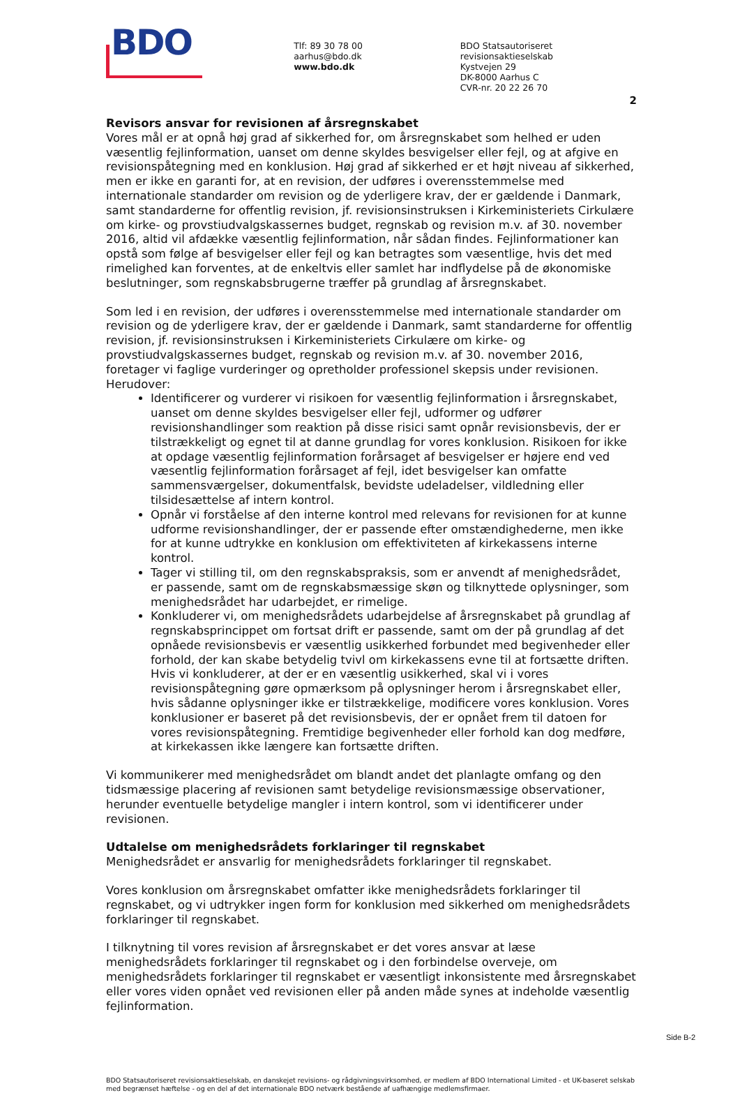BDO
Tlf: 89 30 78 00
aarhus@bdo.dk
www.bdo.dk
BDO Statsautoriseret revisionsaktieselskab
Kystvejen 29
DK-8000 Aarhus C
CVR-nr. 20 22 26 70
2
Revisors ansvar for revisionen af årsregnskabet
Vores mål er at opnå høj grad af sikkerhed for, om årsregnskabet som helhed er uden væsentlig fejlinformation, uanset om denne skyldes besvigelser eller fejl, og at afgive en revisionspåtegning med en konklusion. Høj grad af sikkerhed er et højt niveau af sikkerhed, men er ikke en garanti for, at en revision, der udføres i overensstemmelse med internationale standarder om revision og de yderligere krav, der er gældende i Danmark, samt standarderne for offentlig revision, jf. revisionsinstruksen i Kirkeministeriets Cirkulære om kirke- og provstiudvalgskassernes budget, regnskab og revision m.v. af 30. november 2016, altid vil afdække væsentlig fejlinformation, når sådan findes. Fejlinformationer kan opstå som følge af besvigelser eller fejl og kan betragtes som væsentlige, hvis det med rimelighed kan forventes, at de enkeltvis eller samlet har indflydelse på de økonomiske beslutninger, som regnskabsbrugerne træffer på grundlag af årsregnskabet.
Som led i en revision, der udføres i overensstemmelse med internationale standarder om revision og de yderligere krav, der er gældende i Danmark, samt standarderne for offentlig revision, jf. revisionsinstruksen i Kirkeministeriets Cirkulære om kirke- og provstiudvalgskassernes budget, regnskab og revision m.v. af 30. november 2016, foretager vi faglige vurderinger og opretholder professionel skepsis under revisionen. Herudover:
Identificerer og vurderer vi risikoen for væsentlig fejlinformation i årsregnskabet, uanset om denne skyldes besvigelser eller fejl, udformer og udfører revisionshandlinger som reaktion på disse risici samt opnår revisionsbevis, der er tilstrækkeligt og egnet til at danne grundlag for vores konklusion. Risikoen for ikke at opdage væsentlig fejlinformation forårsaget af besvigelser er højere end ved væsentlig fejlinformation forårsaget af fejl, idet besvigelser kan omfatte sammensværgelser, dokumentfalsk, bevidste udeladelser, vildledning eller tilsidesættelse af intern kontrol.
Opnår vi forståelse af den interne kontrol med relevans for revisionen for at kunne udforme revisionshandlinger, der er passende efter omstændighederne, men ikke for at kunne udtrykke en konklusion om effektiviteten af kirkekassens interne kontrol.
Tager vi stilling til, om den regnskabspraksis, som er anvendt af menighedsrådet, er passende, samt om de regnskabsmæssige skøn og tilknyttede oplysninger, som menighedsrådet har udarbejdet, er rimelige.
Konkluderer vi, om menighedsrådets udarbejdelse af årsregnskabet på grundlag af regnskabsprincippet om fortsat drift er passende, samt om der på grundlag af det opnåede revisionsbevis er væsentlig usikkerhed forbundet med begivenheder eller forhold, der kan skabe betydelig tvivl om kirkekassens evne til at fortsætte driften. Hvis vi konkluderer, at der er en væsentlig usikkerhed, skal vi i vores revisionspåtegning gøre opmærksom på oplysninger herom i årsregnskabet eller, hvis sådanne oplysninger ikke er tilstrækkelige, modificere vores konklusion. Vores konklusioner er baseret på det revisionsbevis, der er opnået frem til datoen for vores revisionspåtegning. Fremtidige begivenheder eller forhold kan dog medføre, at kirkekassen ikke længere kan fortsætte driften.
Vi kommunikerer med menighedsrådet om blandt andet det planlagte omfang og den tidsmæssige placering af revisionen samt betydelige revisionsmæssige observationer, herunder eventuelle betydelige mangler i intern kontrol, som vi identificerer under revisionen.
Udtalelse om menighedsrådets forklaringer til regnskabet
Menighedsrådet er ansvarlig for menighedsrådets forklaringer til regnskabet.
Vores konklusion om årsregnskabet omfatter ikke menighedsrådets forklaringer til regnskabet, og vi udtrykker ingen form for konklusion med sikkerhed om menighedsrådets forklaringer til regnskabet.
I tilknytning til vores revision af årsregnskabet er det vores ansvar at læse menighedsrådets forklaringer til regnskabet og i den forbindelse overveje, om menighedsrådets forklaringer til regnskabet er væsentligt inkonsistente med årsregnskabet eller vores viden opnået ved revisionen eller på anden måde synes at indeholde væsentlig fejlinformation.
BDO Statsautoriseret revisionsaktieselskab, en danskejet revisions- og rådgivningsvirksomhed, er medlem af BDO International Limited - et UK-baseret selskab med begrænset hæftelse - og en del af det internationale BDO netværk bestående af uafhængige medlemsfirmaer.
Side B-2